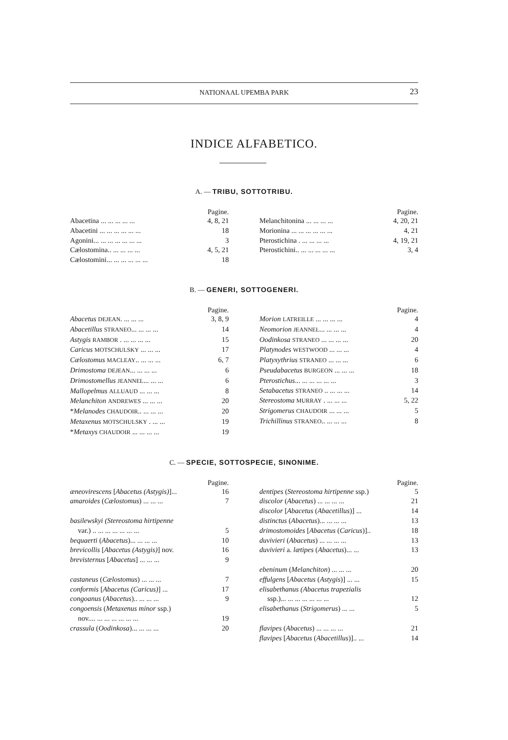NATIONAAL UPEMBA PARK 23
INDICE ALFABETICO.
A. — TRIBU, SOTTOTRIBU.
Pagine.
Abacetina ... ... ... ... ... 4, 8, 21
Abacetini ... ... ... ... ... ... 18
Agonini... ... ... ... ... ... ... 3
Cælostomina.. ... ... ... ... 4, 5, 21
Cælostomini... ... ... ... ... ... 18
Pagine.
Melanchitonina ... ... ... ... 4, 20, 21
Morionina ... ... ... ... ... ... 4, 21
Pterostichina . ... ... ... ... 4, 19, 21
Pterostichini.. ... ... ... ... ... 3, 4
B. — GENERI, SOTTOGENERI.
Pagine.
Abacetus DEJEAN. ... ... ... 3, 8, 9
Abacetillus STRANEO... ... ... ... 14
Astygis RAMBOR . ... ... ... ... 15
Caricus MOTSCHULSKY ... ... ... 17
Cælostomus MACLEAY.. ... ... ... 6, 7
Drimostoma DEJEAN... ... ... ... 6
Drimostomellus JEANNEL... ... ... 6
Mallopelmus ALLUAUD ... ... ... 8
Melanchiton ANDREWES ... ... ... 20
*Melanodes CHAUDOIR.. ... ... ... 20
Metaxenus MOTSCHULSKY . ... ... 19
*Metaxys CHAUDOIR ... ... ... ... 19
Pagine.
Morion LATREILLE ... ... ... ... 4
Neomorion JEANNEL... ... ... ... 4
Oodinkosa STRANEO ... ... ... ... 20
Platynodes WESTWOOD ... ... ... 4
Platyxythrius STRANEO ... ... ... 6
Pseudabacetus BURGEON ... ... ... 18
Pterostichus... ... ... ... ... ... 3
Setabacetus STRANEO .. ... ... ... 14
Stereostoma MURRAY . ... ... ... 5, 22
Strigomerus CHAUDOIR ... ... ... 5
Trichillinus STRANEO.. ... ... ... 8
C. — SPECIE, SOTTOSPECIE, SINONIME.
Pagine.
æneovirescens [Abacetus (Astygis)]... 16
amaroides (Cælostomus) ... ... ... 7
basilewskyi (Stereostoma hirtipenne
var.) .. ... ... ... ... ... ... 5
bequaerti (Abacetus)... ... ... ... 10
brevicollis [Abacetus (Astygis)] nov. 16
brevisternus [Abacetus] ... ... ... 9
castaneus (Cælostomus) ... ... ... 7
conformis [Abacetus (Caricus)] ... 17
congoanus (Abacetus).. ... ... ... 9
congoensis (Metaxenus minor ssp.)
nov.... ... ... ... ... ... ... 19
crassula (Oodinkosa)... ... ... ... 20
Pagine.
dentipes (Stereostoma hirtipenne ssp.) 5
discolor (Abacetus) ... ... ... ... 21
discolor [Abacetus (Abacetillus)] ... 14
distinctus (Abacetus)... ... ... ... 13
drimostomoides [Abacetus (Caricus)].. 18
duvivieri (Abacetus) ... ... ... ... 13
duvivieri a. lætipes (Abacetus)... ... 13
ebeninum (Melanchiton) ... ... ... 20
effulgens [Abacetus (Astygis)] ... ... 15
elisabethanus (Abacetus trapezialis
ssp.)... ... ... ... ... ... ... 12
elisabethanus (Strigomerus) ... ... 5
flavipes (Abacetus) ... ... ... ... 21
flavipes [Abacetus (Abacetillus)].. ... 14